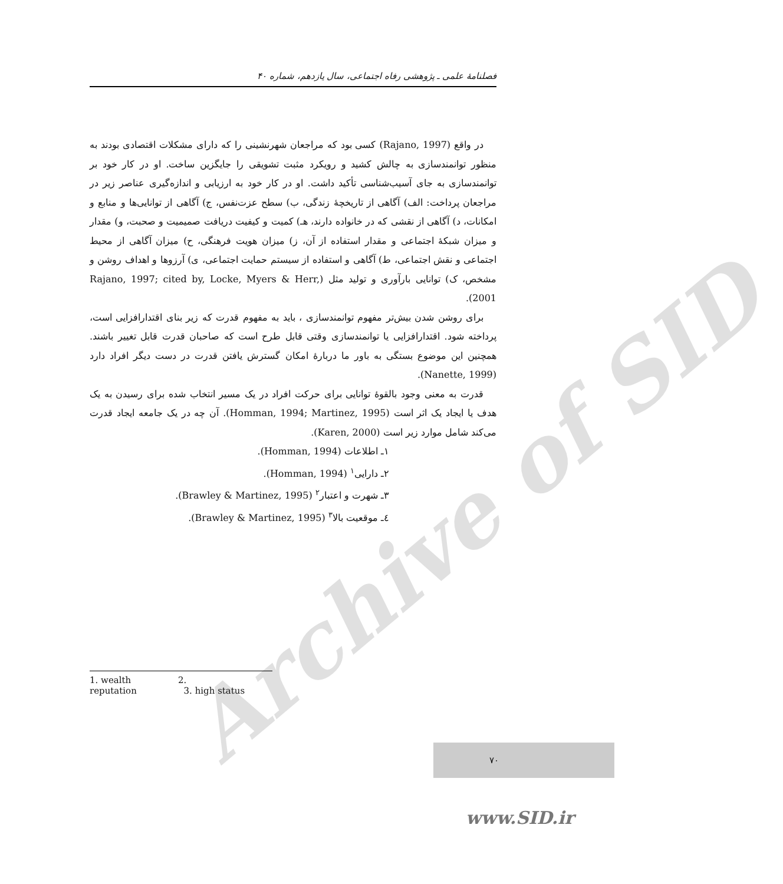Archive of SID
فصلنامهٔ علمی ـ پژوهشی رفاه اجتماعی، سال یازدهم، شماره ۴۰
در واقع (Rajano, 1997) کسی بود که مراجعان شهرنشینی را که دارای مشکلات اقتصادی بودند به منظور توانمندسازی به چالش کشید و رویکرد مثبت تشویقی را جایگزین ساخت. او در کار خود بر توانمندسازی به جای آسیب‌شناسی تأکید داشت. او در کار خود به ارزیابی و اندازه‌گیری عناصر زیر در مراجعان پرداخت: الف) آگاهی از تاریخچهٔ زندگی، ب) سطح عزت‌نفس، ج) آگاهی از توانایی‌ها و منابع و امکانات، د) آگاهی از نقشی که در خانواده دارند، هـ) کمیت و کیفیت دریافت صمیمیت و صحبت، و) مقدار و میزان شبکهٔ اجتماعی و مقدار استفاده از آن، ز) میزان هویت فرهنگی، ح) میزان آگاهی از محیط اجتماعی و نقش اجتماعی، ط) آگاهی و استفاده از سیستم حمایت اجتماعی، ی) آرزوها و اهداف روشن و مشخص، ک) توانایی بارآوری و تولید مثل (Rajano, 1997; cited by, Locke, Myers & Herr, 2001).
برای روشن شدن بیش‌تر مفهوم توانمندسازی ، باید به مفهوم قدرت که زیر بنای اقتدارافزایی است، پرداخته شود. اقتدارافزایی یا توانمندسازی وقتی قابل طرح است که صاحبان قدرت قابل تغییر باشند. همچنین این موضوع بستگی به باور ما دربارهٔ امکان گسترش یافتن قدرت در دست دیگر افراد دارد (Nanette, 1999).
قدرت به معنی وجود بالقوهٔ توانایی برای حرکت افراد در یک مسیر انتخاب شده برای رسیدن به یک هدف یا ایجاد یک اثر است (Homman, 1994; Martinez, 1995). آن چه در یک جامعه ایجاد قدرت می‌کند شامل موارد زیر است (Karen, 2000).
۱ـ اطلاعات (Homman, 1994).
۲ـ دارایی<sup>۱</sup> (Homman, 1994).
۳ـ شهرت و اعتبار<sup>۲</sup> (Brawley & Martinez, 1995).
٤ـ موقعیت بالا<sup>۳</sup> (Brawley & Martinez, 1995).
1. wealth 2. reputation 3. high status
۷۰
www.SID.ir